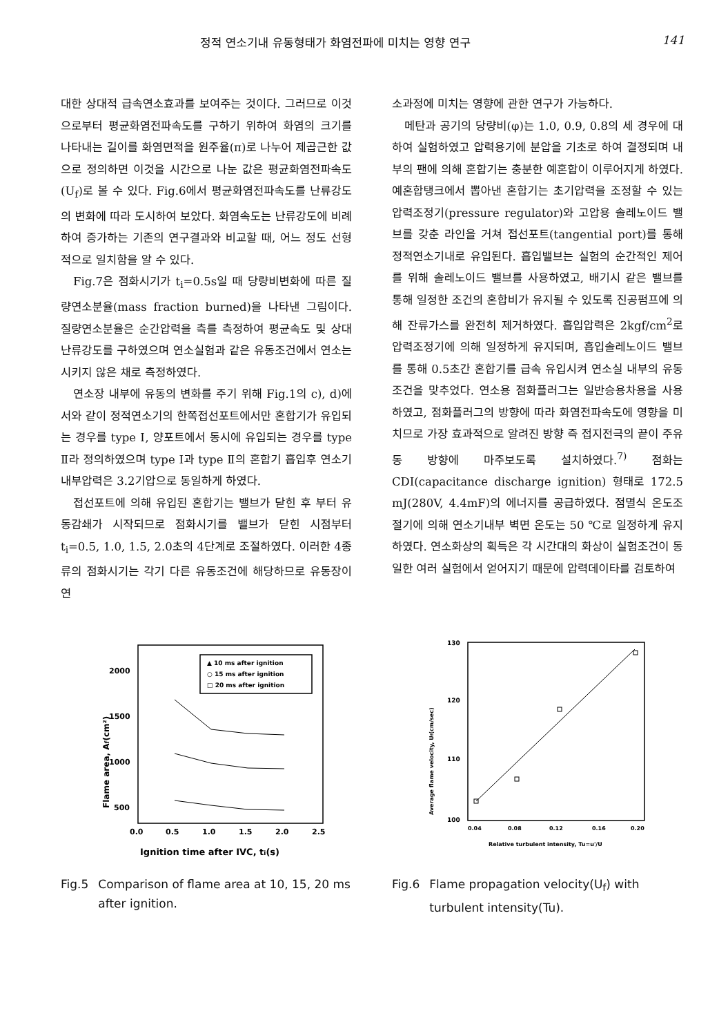정적 연소기내 유동형태가 화염전파에 미치는 영향 연구 141
대한 상대적 급속연소효과를 보여주는 것이다. 그러므로 이것으로부터 평균화염전파속도를 구하기 위하여 화염의 크기를 나타내는 길이를 화염면적을 원주율(π)로 나누어 제곱근한 값으로 정의하면 이것을 시간으로 나눈 값은 평균화염전파속도(U<sub>f</sub>)로 볼 수 있다. Fig.6에서 평균화염전파속도를 난류강도의 변화에 따라 도시하여 보았다. 화염속도는 난류강도에 비례하여 증가하는 기존의 연구결과와 비교할 때, 어느 정도 선형적으로 일치함을 알 수 있다.
Fig.7은 점화시기가 t<sub>i</sub>=0.5s일 때 당량비변화에 따른 질량연소분율(mass fraction burned)을 나타낸 그림이다. 질량연소분율은 순간압력을 측를 측정하여 평균속도 및 상대난류강도를 구하였으며 연소실험과 같은 유동조건에서 연소는 시키지 않은 채로 측정하였다.
연소장 내부에 유동의 변화를 주기 위해 Fig.1의 c), d)에서와 같이 정적연소기의 한쪽접선포트에서만 혼합기가 유입되는 경우를 type Ⅰ, 양포트에서 동시에 유입되는 경우를 type Ⅱ라 정의하였으며 type Ⅰ과 type Ⅱ의 혼합기 흡입후 연소기 내부압력은 3.2기압으로 동일하게 하였다.
접선포트에 의해 유입된 혼합기는 밸브가 닫힌 후 부터 유동감쇄가 시작되므로 점화시기를 밸브가 닫힌 시점부터 t<sub>i</sub>=0.5, 1.0, 1.5, 2.0초의 4단계로 조절하였다. 이러한 4종류의 점화시기는 각기 다른 유동조건에 해당하므로 유동장이 연
소과정에 미치는 영향에 관한 연구가 가능하다.
메탄과 공기의 당량비(φ)는 1.0, 0.9, 0.8의 세 경우에 대하여 실험하였고 압력용기에 분압을 기초로 하여 결정되며 내부의 팬에 의해 혼합기는 충분한 예혼합이 이루어지게 하였다. 예혼합탱크에서 뽑아낸 혼합기는 초기압력을 조정할 수 있는 압력조정기(pressure regulator)와 고압용 솔레노이드 밸브를 갖춘 라인을 거쳐 접선포트(tangential port)를 통해 정적연소기내로 유입된다. 흡입밸브는 실험의 순간적인 제어를 위해 솔레노이드 밸브를 사용하였고, 배기시 같은 밸브를 통해 일정한 조건의 혼합비가 유지될 수 있도록 진공펌프에 의해 잔류가스를 완전히 제거하였다. 흡입압력은 2kgf/cm<sup>2</sup>로 압력조정기에 의해 일정하게 유지되며, 흡입솔레노이드 밸브를 통해 0.5초간 혼합기를 급속 유입시켜 연소실 내부의 유동조건을 맞추었다. 연소용 점화플러그는 일반승용차용을 사용하였고, 점화플러그의 방향에 따라 화염전파속도에 영향을 미치므로 가장 효과적으로 알려진 방향 즉 접지전극의 끝이 주유동 방향에 마주보도록 설치하였다.<sup>7)</sup> 점화는 CDI(capacitance discharge ignition) 형태로 172.5 mJ(280V, 4.4mF)의 에너지를 공급하였다. 점멸식 온도조절기에 의해 연소기내부 벽면 온도는 50 ℃로 일정하게 유지하였다. 연소화상의 획득은 각 시간대의 화상이 실험조건이 동일한 여러 실험에서 얻어지기 때문에 압력데이타를 검토하여
Flame area, Af(cm²)
2000
1500
1000
500
0.0
0.5
1.0
1.5
2.0
2.5
Ignition time after IVC, ti(s)
▲ 10 ms after ignition
○ 15 ms after ignition
□ 20 ms after ignition
Fig.5 Comparison of flame area at 10, 15, 20 ms after ignition.
Average flame velocity, Uf(cm/sec)
130
120
110
100
0.04
0.08
0.12
0.16
0.20
Relative turbulent intensity, Tu=u'/U
Fig.6 Flame propagation velocity(U<sub>f</sub>) with turbulent intensity(Tu).